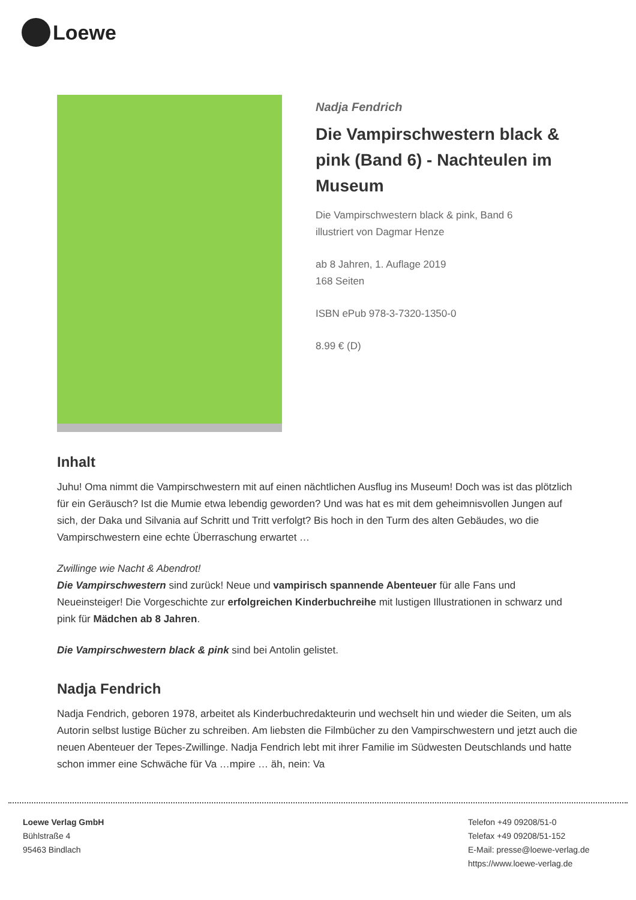Loewe
Nadja Fendrich
Die Vampirschwestern black & pink (Band 6) - Nachteulen im Museum
Die Vampirschwestern black & pink, Band 6
illustriert von Dagmar Henze
ab 8 Jahren, 1. Auflage 2019
168 Seiten
ISBN ePub 978-3-7320-1350-0
8.99 € (D)
Inhalt
Juhu! Oma nimmt die Vampirschwestern mit auf einen nächtlichen Ausflug ins Museum! Doch was ist das plötzlich für ein Geräusch? Ist die Mumie etwa lebendig geworden? Und was hat es mit dem geheimnisvollen Jungen auf sich, der Daka und Silvania auf Schritt und Tritt verfolgt? Bis hoch in den Turm des alten Gebäudes, wo die Vampirschwestern eine echte Überraschung erwartet …
Zwillinge wie Nacht & Abendrot!
Die Vampirschwestern sind zurück! Neue und vampirisch spannende Abenteuer für alle Fans und Neueinsteiger! Die Vorgeschichte zur erfolgreichen Kinderbuchreihe mit lustigen Illustrationen in schwarz und pink für Mädchen ab 8 Jahren.
Die Vampirschwestern black & pink sind bei Antolin gelistet.
Nadja Fendrich
Nadja Fendrich, geboren 1978, arbeitet als Kinderbuchredakteurin und wechselt hin und wieder die Seiten, um als Autorin selbst lustige Bücher zu schreiben. Am liebsten die Filmbücher zu den Vampirschwestern und jetzt auch die neuen Abenteuer der Tepes-Zwillinge. Nadja Fendrich lebt mit ihrer Familie im Südwesten Deutschlands und hatte schon immer eine Schwäche für Va …mpire … äh, nein: Va
Loewe Verlag GmbH
Bühlstraße 4
95463 Bindlach
Telefon +49 09208/51-0
Telefax +49 09208/51-152
E-Mail: presse@loewe-verlag.de
https://www.loewe-verlag.de